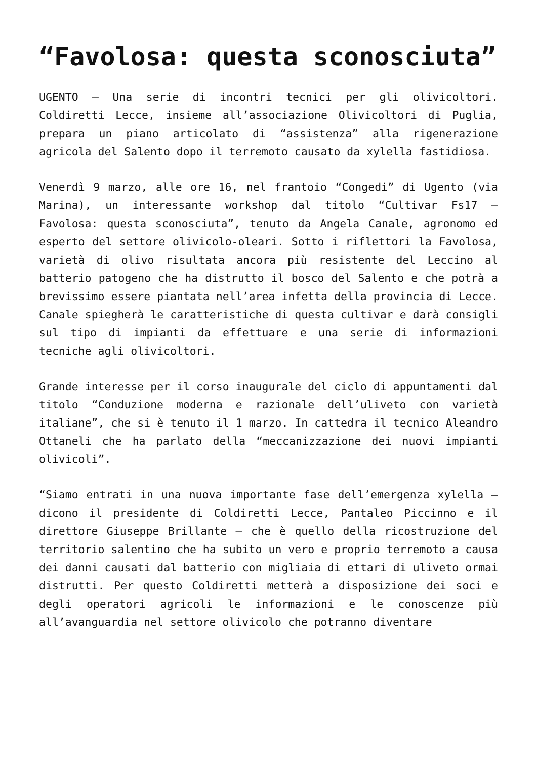“Favolosa: questa sconosciuta”
UGENTO – Una serie di incontri tecnici per gli olivicoltori. Coldiretti Lecce, insieme all’associazione Olivicoltori di Puglia, prepara un piano articolato di “assistenza” alla rigenerazione agricola del Salento dopo il terremoto causato da xylella fastidiosa.
Venerdì 9 marzo, alle ore 16, nel frantoio “Congedi” di Ugento (via Marina), un interessante workshop dal titolo “Cultivar Fs17 – Favolosa: questa sconosciuta”, tenuto da Angela Canale, agronomo ed esperto del settore olivicolo-oleari. Sotto i riflettori la Favolosa, varietà di olivo risultata ancora più resistente del Leccino al batterio patogeno che ha distrutto il bosco del Salento e che potrà a brevissimo essere piantata nell’area infetta della provincia di Lecce. Canale spiegherà le caratteristiche di questa cultivar e darà consigli sul tipo di impianti da effettuare e una serie di informazioni tecniche agli olivicoltori.
Grande interesse per il corso inaugurale del ciclo di appuntamenti dal titolo “Conduzione moderna e razionale dell’uliveto con varietà italiane”, che si è tenuto il 1 marzo. In cattedra il tecnico Aleandro Ottaneli che ha parlato della “meccanizzazione dei nuovi impianti olivicoli”.
“Siamo entrati in una nuova importante fase dell’emergenza xylella – dicono il presidente di Coldiretti Lecce, Pantaleo Piccinno e il direttore Giuseppe Brillante – che è quello della ricostruzione del territorio salentino che ha subito un vero e proprio terremoto a causa dei danni causati dal batterio con migliaia di ettari di uliveto ormai distrutti. Per questo Coldiretti metterà a disposizione dei soci e degli operatori agricoli le informazioni e le conoscenze più all’avanguardia nel settore olivicolo che potranno diventare